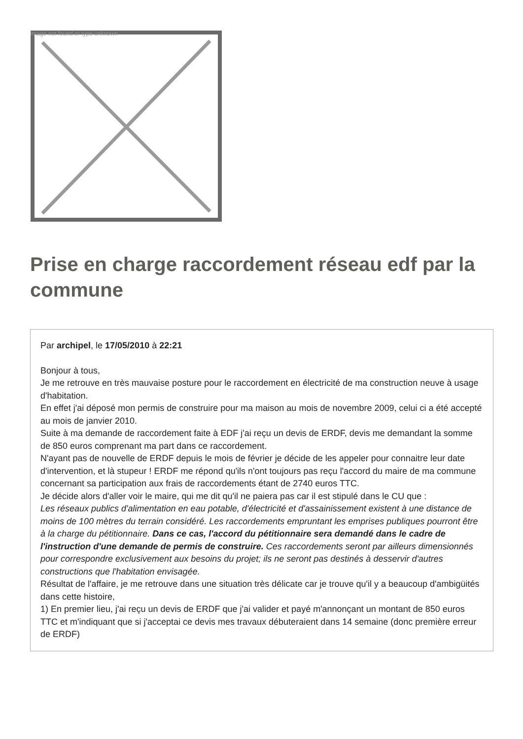Image not found or type unknown
Prise en charge raccordement réseau edf par la commune
Par archipel, le 17/05/2010 à 22:21
Bonjour à tous,
Je me retrouve en très mauvaise posture pour le raccordement en électricité de ma construction neuve à usage d'habitation.
En effet j'ai déposé mon permis de construire pour ma maison au mois de novembre 2009, celui ci a été accepté au mois de janvier 2010.
Suite à ma demande de raccordement faite à EDF j'ai reçu un devis de ERDF, devis me demandant la somme de 850 euros comprenant ma part dans ce raccordement.
N'ayant pas de nouvelle de ERDF depuis le mois de février je décide de les appeler pour connaitre leur date d'intervention, et là stupeur ! ERDF me répond qu'ils n'ont toujours pas reçu l'accord du maire de ma commune concernant sa participation aux frais de raccordements étant de 2740 euros TTC.
Je décide alors d'aller voir le maire, qui me dit qu'il ne paiera pas car il est stipulé dans le CU que :
Les réseaux publics d'alimentation en eau potable, d'électricité et d'assainissement existent à une distance de moins de 100 mètres du terrain considéré. Les raccordements empruntant les emprises publiques pourront être à la charge du pétitionnaire. Dans ce cas, l'accord du pétitionnaire sera demandé dans le cadre de l'instruction d'une demande de permis de construire. Ces raccordements seront par ailleurs dimensionnés pour correspondre exclusivement aux besoins du projet; ils ne seront pas destinés à desservir d'autres constructions que l'habitation envisagée.
Résultat de l'affaire, je me retrouve dans une situation très délicate car je trouve qu'il y a beaucoup d'ambigüités dans cette histoire,
1) En premier lieu, j'ai reçu un devis de ERDF que j'ai valider et payé m'annonçant un montant de 850 euros TTC et m'indiquant que si j'acceptai ce devis mes travaux débuteraient dans 14 semaine (donc première erreur de ERDF)